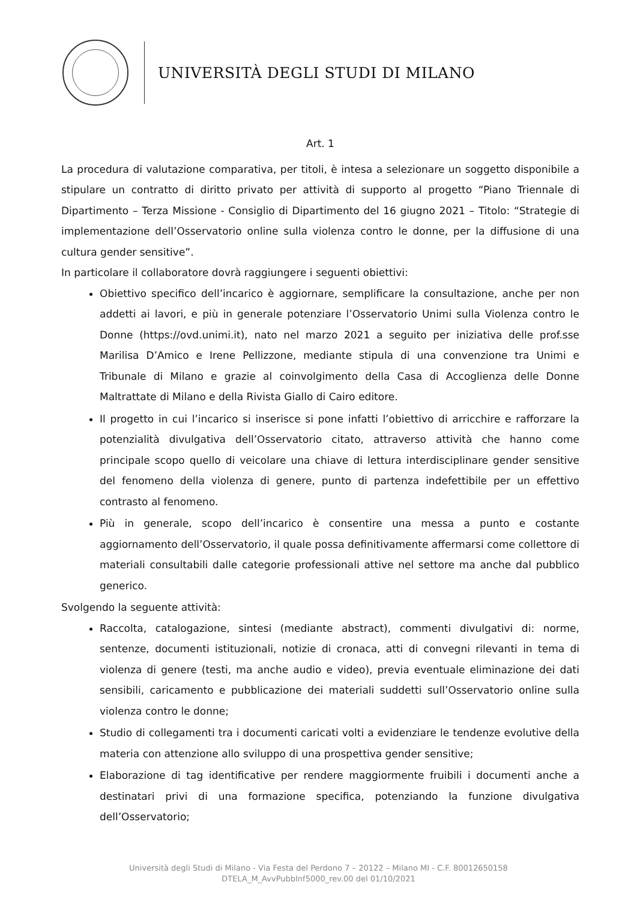UNIVERSITÀ DEGLI STUDI DI MILANO
Art. 1
La procedura di valutazione comparativa, per titoli, è intesa a selezionare un soggetto disponibile a stipulare un contratto di diritto privato per attività di supporto al progetto “Piano Triennale di Dipartimento – Terza Missione - Consiglio di Dipartimento del 16 giugno 2021 – Titolo: “Strategie di implementazione dell’Osservatorio online sulla violenza contro le donne, per la diffusione di una cultura gender sensitive”.
In particolare il collaboratore dovrà raggiungere i seguenti obiettivi:
Obiettivo specifico dell’incarico è aggiornare, semplificare la consultazione, anche per non addetti ai lavori, e più in generale potenziare l’Osservatorio Unimi sulla Violenza contro le Donne (https://ovd.unimi.it), nato nel marzo 2021 a seguito per iniziativa delle prof.sse Marilisa D’Amico e Irene Pellizzone, mediante stipula di una convenzione tra Unimi e Tribunale di Milano e grazie al coinvolgimento della Casa di Accoglienza delle Donne Maltrattate di Milano e della Rivista Giallo di Cairo editore.
Il progetto in cui l’incarico si inserisce si pone infatti l’obiettivo di arricchire e rafforzare la potenzialità divulgativa dell’Osservatorio citato, attraverso attività che hanno come principale scopo quello di veicolare una chiave di lettura interdisciplinare gender sensitive del fenomeno della violenza di genere, punto di partenza indefettibile per un effettivo contrasto al fenomeno.
Più in generale, scopo dell’incarico è consentire una messa a punto e costante aggiornamento dell’Osservatorio, il quale possa definitivamente affermarsi come collettore di materiali consultabili dalle categorie professionali attive nel settore ma anche dal pubblico generico.
Svolgendo la seguente attività:
Raccolta, catalogazione, sintesi (mediante abstract), commenti divulgativi di: norme, sentenze, documenti istituzionali, notizie di cronaca, atti di convegni rilevanti in tema di violenza di genere (testi, ma anche audio e video), previa eventuale eliminazione dei dati sensibili, caricamento e pubblicazione dei materiali suddetti sull’Osservatorio online sulla violenza contro le donne;
Studio di collegamenti tra i documenti caricati volti a evidenziare le tendenze evolutive della materia con attenzione allo sviluppo di una prospettiva gender sensitive;
Elaborazione di tag identificative per rendere maggiormente fruibili i documenti anche a destinatari privi di una formazione specifica, potenziando la funzione divulgativa dell’Osservatorio;
Università degli Studi di Milano - Via Festa del Perdono 7 – 20122 – Milano MI - C.F. 80012650158
DTELA_M_AvvPubbInf5000_rev.00 del 01/10/2021